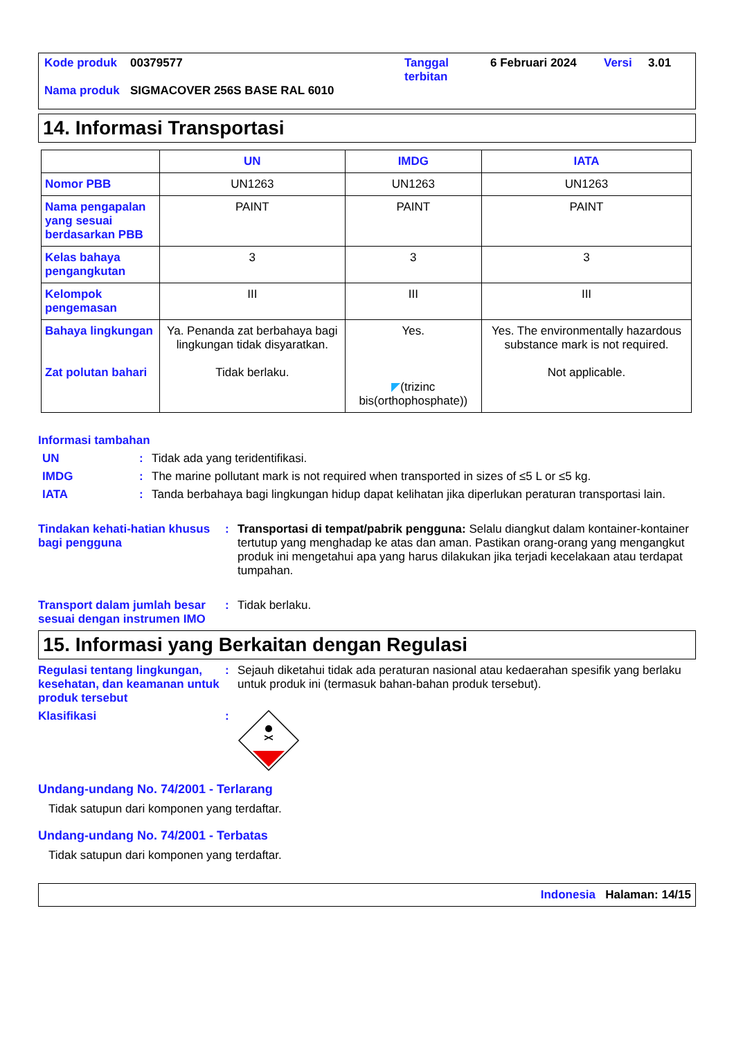| Kode produk | 00379577 | Tanggal terbitan | 6 Februari 2024 | Versi | 3.01 |
| Nama produk | SIGMACOVER 256S BASE RAL 6010 | | | | |
14. Informasi Transportasi
| | UN | IMDG | IATA |
| --- | --- | --- | --- |
| Nomor PBB | UN1263 | UN1263 | UN1263 |
| Nama pengapalan yang sesuai berdasarkan PBB | PAINT | PAINT | PAINT |
| Kelas bahaya pengangkutan | 3 | 3 | 3 |
| Kelompok pengemasan | III | III | III |
| Bahaya lingkungan Zat polutan bahari | Ya. Penanda zat berbahaya bagi lingkungan tidak disyaratkan. Tidak berlaku. | Yes. ◤ (trizinc bis(orthophosphate)) | Yes. The environmentally hazardous substance mark is not required. Not applicable. |
Informasi tambahan
UN : Tidak ada yang teridentifikasi.
IMDG : The marine pollutant mark is not required when transported in sizes of ≤5 L or ≤5 kg.
IATA : Tanda berbahaya bagi lingkungan hidup dapat kelihatan jika diperlukan peraturan transportasi lain.
Tindakan kehati-hatian khusus bagi pengguna
: Transportasi di tempat/pabrik pengguna: Selalu diangkut dalam kontainer-kontainer tertutup yang menghadap ke atas dan aman. Pastikan orang-orang yang mengangkut produk ini mengetahui apa yang harus dilakukan jika terjadi kecelakaan atau terdapat tumpahan.
Transport dalam jumlah besar sesuai dengan instrumen IMO
: Tidak berlaku.
15. Informasi yang Berkaitan dengan Regulasi
Regulasi tentang lingkungan, kesehatan, dan keamanan untuk produk tersebut
: Sejauh diketahui tidak ada peraturan nasional atau kedaerahan spesifik yang berlaku untuk produk ini (termasuk bahan-bahan produk tersebut).
Klasifikasi :
Undang-undang No. 74/2001 - Terlarang
Tidak satupun dari komponen yang terdaftar.
Undang-undang No. 74/2001 - Terbatas
Tidak satupun dari komponen yang terdaftar.
Indonesia Halaman: 14/15